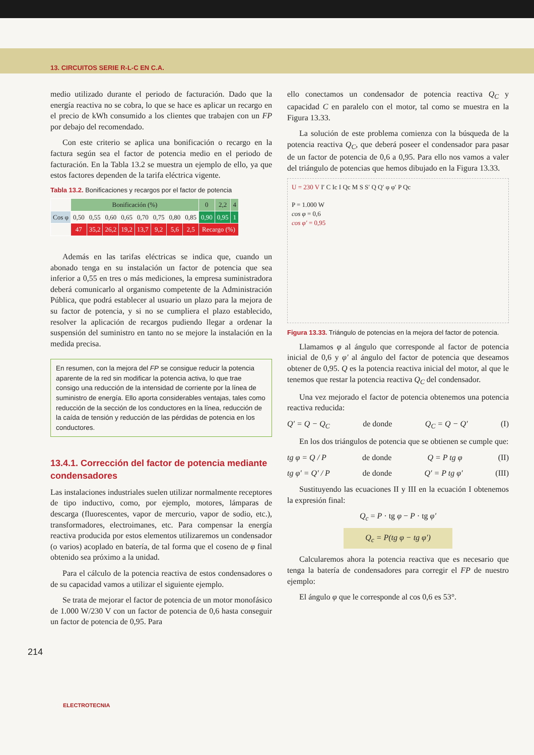13. CIRCUITOS SERIE R-L-C EN C.A.
medio utilizado durante el periodo de facturación. Dado que la energía reactiva no se cobra, lo que se hace es aplicar un recargo en el precio de kWh consumido a los clientes que trabajen con un FP por debajo del recomendado.
Con este criterio se aplica una bonificación o recargo en la factura según sea el factor de potencia medio en el periodo de facturación. En la Tabla 13.2 se muestra un ejemplo de ello, ya que estos factores dependen de la tarifa eléctrica vigente.
Tabla 13.2. Bonificaciones y recargos por el factor de potencia
| | Bonificación (%) | | | | | | | | 0 | 2,2 | 4 |
| Cos φ | 0,50 | 0,55 | 0,60 | 0,65 | 0,70 | 0,75 | 0,80 | 0,85 | 0,90 | 0,95 | 1 |
| | 47 | 35,2 | 26,2 | 19,2 | 13,7 | 9,2 | 5,6 | 2,5 | Recargo (%) | | |
Además en las tarifas eléctricas se indica que, cuando un abonado tenga en su instalación un factor de potencia que sea inferior a 0,55 en tres o más mediciones, la empresa suministradora deberá comunicarlo al organismo competente de la Administración Pública, que podrá establecer al usuario un plazo para la mejora de su factor de potencia, y si no se cumpliera el plazo establecido, resolver la aplicación de recargos pudiendo llegar a ordenar la suspensión del suministro en tanto no se mejore la instalación en la medida precisa.
En resumen, con la mejora del FP se consigue reducir la potencia aparente de la red sin modificar la potencia activa, lo que trae consigo una reducción de la intensidad de corriente por la línea de suministro de energía. Ello aporta considerables ventajas, tales como reducción de la sección de los conductores en la línea, reducción de la caída de tensión y reducción de las pérdidas de potencia en los conductores.
13.4.1. Corrección del factor de potencia mediante condensadores
Las instalaciones industriales suelen utilizar normalmente receptores de tipo inductivo, como, por ejemplo, motores, lámparas de descarga (fluorescentes, vapor de mercurio, vapor de sodio, etc.), transformadores, electroimanes, etc. Para compensar la energía reactiva producida por estos elementos utilizaremos un condensador (o varios) acoplado en batería, de tal forma que el coseno de φ final obtenido sea próximo a la unidad.
Para el cálculo de la potencia reactiva de estos condensadores o de su capacidad vamos a utilizar el siguiente ejemplo.
Se trata de mejorar el factor de potencia de un motor monofásico de 1.000 W/230 V con un factor de potencia de 0,6 hasta conseguir un factor de potencia de 0,95. Para
ello conectamos un condensador de potencia reactiva Q<sub>C</sub> y capacidad C en paralelo con el motor, tal como se muestra en la Figura 13.33.
La solución de este problema comienza con la búsqueda de la potencia reactiva Q<sub>C</sub>, que deberá poseer el condensador para pasar de un factor de potencia de 0,6 a 0,95. Para ello nos vamos a valer del triángulo de potencias que hemos dibujado en la Figura 13.33.
U = 230 V I′ C Ic I Qc M S S′ Q Q′ φ φ′ P Qc
P = 1.000 W
cos φ = 0,6
cos φ′ = 0,95
Figura 13.33. Triángulo de potencias en la mejora del factor de potencia.
Llamamos φ al ángulo que corresponde al factor de potencia inicial de 0,6 y φ′ al ángulo del factor de potencia que deseamos obtener de 0,95. Q es la potencia reactiva inicial del motor, al que le tenemos que restar la potencia reactiva Q<sub>C</sub> del condensador.
Una vez mejorado el factor de potencia obtenemos una potencia reactiva reducida:
Q′ = Q − Q<sub>C</sub> de donde Q<sub>C</sub> = Q − Q′ (I)
En los dos triángulos de potencia que se obtienen se cumple que:
tg φ = Q / P de donde Q = P tg φ (II)
tg φ′ = Q′ / P de donde Q′ = P tg φ′ (III)
Sustituyendo las ecuaciones II y III en la ecuación I obtenemos la expresión final:
Q<sub>c</sub> = P · tg φ − P · tg φ′
Q<sub>c</sub> = P(tg φ − tg φ′)
Calcularemos ahora la potencia reactiva que es necesario que tenga la batería de condensadores para corregir el FP de nuestro ejemplo:
El ángulo φ que le corresponde al cos 0,6 es 53°.
214
ELECTROTECNIA